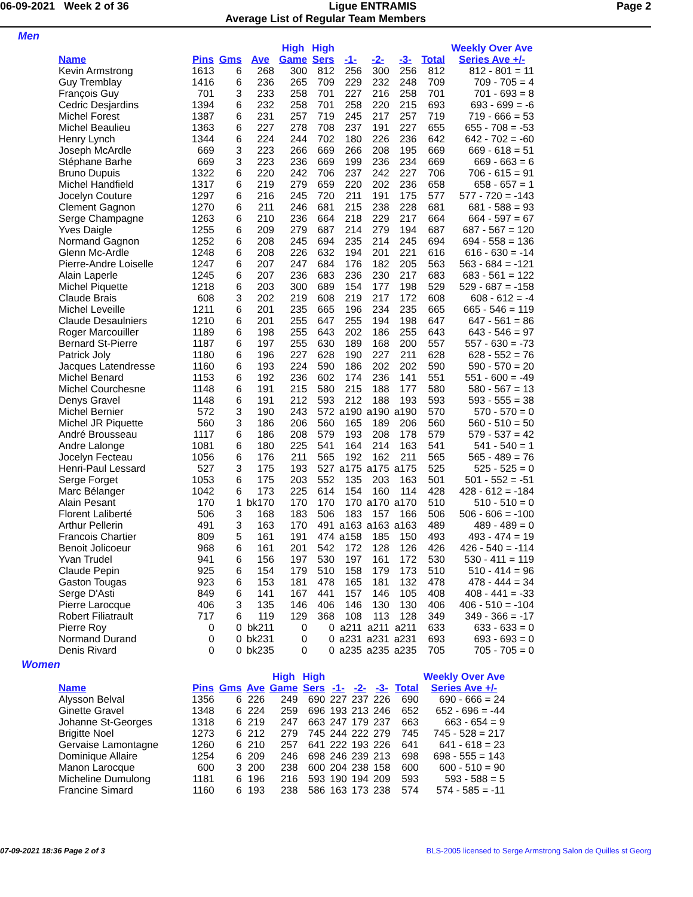06-09-2021 Week 2 of 36 Ligue ENTRAMIS Page 2
Average List of Regular Team Members
Men
| | | | | High | High | | | | | Weekly Over Ave |
| --- | --- | --- | --- | --- | --- | --- | --- | --- | --- | --- |
| Name | Pins | Gms | Ave | Game | Sers | -1- | -2- | -3- | Total | Series Ave +/- |
| Kevin Armstrong | 1613 | 6 | 268 | 300 | 812 | 256 | 300 | 256 | 812 | 812 - 801 = 11 |
| Guy Tremblay | 1416 | 6 | 236 | 265 | 709 | 229 | 232 | 248 | 709 | 709 - 705 = 4 |
| François Guy | 701 | 3 | 233 | 258 | 701 | 227 | 216 | 258 | 701 | 701 - 693 = 8 |
| Cedric Desjardins | 1394 | 6 | 232 | 258 | 701 | 258 | 220 | 215 | 693 | 693 - 699 = -6 |
| Michel Forest | 1387 | 6 | 231 | 257 | 719 | 245 | 217 | 257 | 719 | 719 - 666 = 53 |
| Michel Beaulieu | 1363 | 6 | 227 | 278 | 708 | 237 | 191 | 227 | 655 | 655 - 708 = -53 |
| Henry Lynch | 1344 | 6 | 224 | 244 | 702 | 180 | 226 | 236 | 642 | 642 - 702 = -60 |
| Joseph McArdle | 669 | 3 | 223 | 266 | 669 | 266 | 208 | 195 | 669 | 669 - 618 = 51 |
| Stéphane Barhe | 669 | 3 | 223 | 236 | 669 | 199 | 236 | 234 | 669 | 669 - 663 = 6 |
| Bruno Dupuis | 1322 | 6 | 220 | 242 | 706 | 237 | 242 | 227 | 706 | 706 - 615 = 91 |
| Michel Handfield | 1317 | 6 | 219 | 279 | 659 | 220 | 202 | 236 | 658 | 658 - 657 = 1 |
| Jocelyn Couture | 1297 | 6 | 216 | 245 | 720 | 211 | 191 | 175 | 577 | 577 - 720 = -143 |
| Clement Gagnon | 1270 | 6 | 211 | 246 | 681 | 215 | 238 | 228 | 681 | 681 - 588 = 93 |
| Serge Champagne | 1263 | 6 | 210 | 236 | 664 | 218 | 229 | 217 | 664 | 664 - 597 = 67 |
| Yves Daigle | 1255 | 6 | 209 | 279 | 687 | 214 | 279 | 194 | 687 | 687 - 567 = 120 |
| Normand Gagnon | 1252 | 6 | 208 | 245 | 694 | 235 | 214 | 245 | 694 | 694 - 558 = 136 |
| Glenn Mc-Ardle | 1248 | 6 | 208 | 226 | 632 | 194 | 201 | 221 | 616 | 616 - 630 = -14 |
| Pierre-Andre Loiselle | 1247 | 6 | 207 | 247 | 684 | 176 | 182 | 205 | 563 | 563 - 684 = -121 |
| Alain Laperle | 1245 | 6 | 207 | 236 | 683 | 236 | 230 | 217 | 683 | 683 - 561 = 122 |
| Michel Piquette | 1218 | 6 | 203 | 300 | 689 | 154 | 177 | 198 | 529 | 529 - 687 = -158 |
| Claude Brais | 608 | 3 | 202 | 219 | 608 | 219 | 217 | 172 | 608 | 608 - 612 = -4 |
| Michel Leveille | 1211 | 6 | 201 | 235 | 665 | 196 | 234 | 235 | 665 | 665 - 546 = 119 |
| Claude Desaulniers | 1210 | 6 | 201 | 255 | 647 | 255 | 194 | 198 | 647 | 647 - 561 = 86 |
| Roger Marcouiller | 1189 | 6 | 198 | 255 | 643 | 202 | 186 | 255 | 643 | 643 - 546 = 97 |
| Bernard St-Pierre | 1187 | 6 | 197 | 255 | 630 | 189 | 168 | 200 | 557 | 557 - 630 = -73 |
| Patrick Joly | 1180 | 6 | 196 | 227 | 628 | 190 | 227 | 211 | 628 | 628 - 552 = 76 |
| Jacques Latendresse | 1160 | 6 | 193 | 224 | 590 | 186 | 202 | 202 | 590 | 590 - 570 = 20 |
| Michel Benard | 1153 | 6 | 192 | 236 | 602 | 174 | 236 | 141 | 551 | 551 - 600 = -49 |
| Michel Courchesne | 1148 | 6 | 191 | 215 | 580 | 215 | 188 | 177 | 580 | 580 - 567 = 13 |
| Denys Gravel | 1148 | 6 | 191 | 212 | 593 | 212 | 188 | 193 | 593 | 593 - 555 = 38 |
| Michel Bernier | 572 | 3 | 190 | 243 | 572 | a190 | a190 | a190 | 570 | 570 - 570 = 0 |
| Michel JR Piquette | 560 | 3 | 186 | 206 | 560 | 165 | 189 | 206 | 560 | 560 - 510 = 50 |
| André Brousseau | 1117 | 6 | 186 | 208 | 579 | 193 | 208 | 178 | 579 | 579 - 537 = 42 |
| Andre Lalonge | 1081 | 6 | 180 | 225 | 541 | 164 | 214 | 163 | 541 | 541 - 540 = 1 |
| Jocelyn Fecteau | 1056 | 6 | 176 | 211 | 565 | 192 | 162 | 211 | 565 | 565 - 489 = 76 |
| Henri-Paul Lessard | 527 | 3 | 175 | 193 | 527 | a175 | a175 | a175 | 525 | 525 - 525 = 0 |
| Serge Forget | 1053 | 6 | 175 | 203 | 552 | 135 | 203 | 163 | 501 | 501 - 552 = -51 |
| Marc Bélanger | 1042 | 6 | 173 | 225 | 614 | 154 | 160 | 114 | 428 | 428 - 612 = -184 |
| Alain Pesant | 170 | 1 | bk170 | 170 | 170 | 170 | a170 | a170 | 510 | 510 - 510 = 0 |
| Florent Laliberté | 506 | 3 | 168 | 183 | 506 | 183 | 157 | 166 | 506 | 506 - 606 = -100 |
| Arthur Pellerin | 491 | 3 | 163 | 170 | 491 | a163 | a163 | a163 | 489 | 489 - 489 = 0 |
| Francois Chartier | 809 | 5 | 161 | 191 | 474 | a158 | 185 | 150 | 493 | 493 - 474 = 19 |
| Benoit Jolicoeur | 968 | 6 | 161 | 201 | 542 | 172 | 128 | 126 | 426 | 426 - 540 = -114 |
| Yvan Trudel | 941 | 6 | 156 | 197 | 530 | 197 | 161 | 172 | 530 | 530 - 411 = 119 |
| Claude Pepin | 925 | 6 | 154 | 179 | 510 | 158 | 179 | 173 | 510 | 510 - 414 = 96 |
| Gaston Tougas | 923 | 6 | 153 | 181 | 478 | 165 | 181 | 132 | 478 | 478 - 444 = 34 |
| Serge D'Asti | 849 | 6 | 141 | 167 | 441 | 157 | 146 | 105 | 408 | 408 - 441 = -33 |
| Pierre Larocque | 406 | 3 | 135 | 146 | 406 | 146 | 130 | 130 | 406 | 406 - 510 = -104 |
| Robert Filiatrault | 717 | 6 | 119 | 129 | 368 | 108 | 113 | 128 | 349 | 349 - 366 = -17 |
| Pierre Roy | 0 | 0 | bk211 | 0 | 0 | a211 | a211 | a211 | 633 | 633 - 633 = 0 |
| Normand Durand | 0 | 0 | bk231 | 0 | 0 | a231 | a231 | a231 | 693 | 693 - 693 = 0 |
| Denis Rivard | 0 | 0 | bk235 | 0 | 0 | a235 | a235 | a235 | 705 | 705 - 705 = 0 |
Women
| | | | | High | High | | | | | Weekly Over Ave |
| --- | --- | --- | --- | --- | --- | --- | --- | --- | --- | --- |
| Name | Pins | Gms | Ave | Game | Sers | -1- | -2- | -3- | Total | Series Ave +/- |
| Alysson Belval | 1356 | 6 | 226 | 249 | 690 | 227 | 237 | 226 | 690 | 690 - 666 = 24 |
| Ginette Gravel | 1348 | 6 | 224 | 259 | 696 | 193 | 213 | 246 | 652 | 652 - 696 = -44 |
| Johanne St-Georges | 1318 | 6 | 219 | 247 | 663 | 247 | 179 | 237 | 663 | 663 - 654 = 9 |
| Brigitte Noel | 1273 | 6 | 212 | 279 | 745 | 244 | 222 | 279 | 745 | 745 - 528 = 217 |
| Gervaise Lamontagne | 1260 | 6 | 210 | 257 | 641 | 222 | 193 | 226 | 641 | 641 - 618 = 23 |
| Dominique Allaire | 1254 | 6 | 209 | 246 | 698 | 246 | 239 | 213 | 698 | 698 - 555 = 143 |
| Manon Larocque | 600 | 3 | 200 | 238 | 600 | 204 | 238 | 158 | 600 | 600 - 510 = 90 |
| Micheline Dumulong | 1181 | 6 | 196 | 216 | 593 | 190 | 194 | 209 | 593 | 593 - 588 = 5 |
| Francine Simard | 1160 | 6 | 193 | 238 | 586 | 163 | 173 | 238 | 574 | 574 - 585 = -11 |
07-09-2021 18:36 Page 2 of 3 BLS-2005 licensed to Serge Armstrong Salon de Quilles st Georg